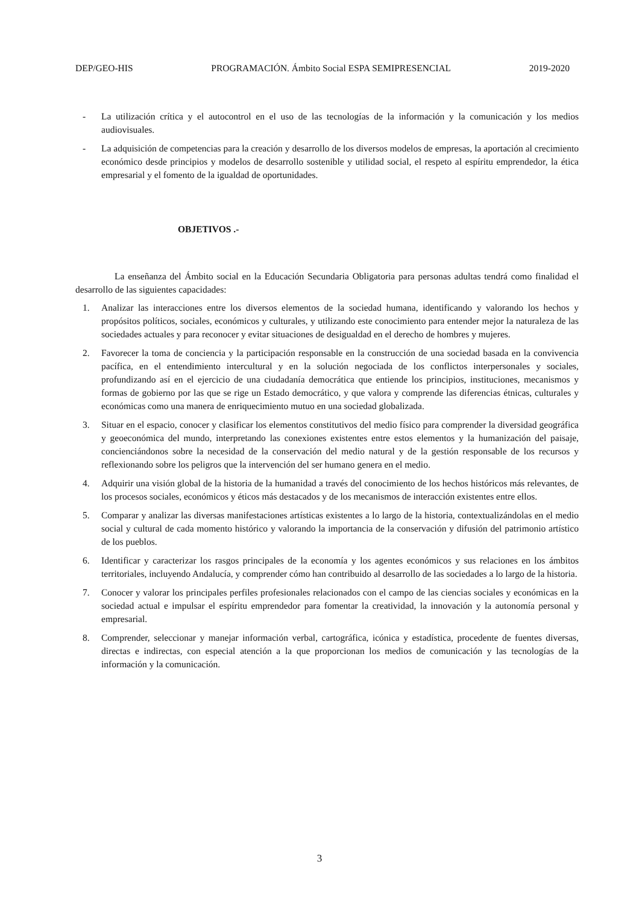DEP/GEO-HIS PROGRAMACIÓN. Ámbito Social ESPA SEMIPRESENCIAL 2019-2020
- La utilización crítica y el autocontrol en el uso de las tecnologías de la información y la comunicación y los medios audiovisuales.
- La adquisición de competencias para la creación y desarrollo de los diversos modelos de empresas, la aportación al crecimiento económico desde principios y modelos de desarrollo sostenible y utilidad social, el respeto al espíritu emprendedor, la ética empresarial y el fomento de la igualdad de oportunidades.
OBJETIVOS .-
La enseñanza del Ámbito social en la Educación Secundaria Obligatoria para personas adultas tendrá como finalidad el desarrollo de las siguientes capacidades:
1. Analizar las interacciones entre los diversos elementos de la sociedad humana, identificando y valorando los hechos y propósitos políticos, sociales, económicos y culturales, y utilizando este conocimiento para entender mejor la naturaleza de las sociedades actuales y para reconocer y evitar situaciones de desigualdad en el derecho de hombres y mujeres.
2. Favorecer la toma de conciencia y la participación responsable en la construcción de una sociedad basada en la convivencia pacífica, en el entendimiento intercultural y en la solución negociada de los conflictos interpersonales y sociales, profundizando así en el ejercicio de una ciudadanía democrática que entiende los principios, instituciones, mecanismos y formas de gobierno por las que se rige un Estado democrático, y que valora y comprende las diferencias étnicas, culturales y económicas como una manera de enriquecimiento mutuo en una sociedad globalizada.
3. Situar en el espacio, conocer y clasificar los elementos constitutivos del medio físico para comprender la diversidad geográfica y geoeconómica del mundo, interpretando las conexiones existentes entre estos elementos y la humanización del paisaje, concienciándonos sobre la necesidad de la conservación del medio natural y de la gestión responsable de los recursos y reflexionando sobre los peligros que la intervención del ser humano genera en el medio.
4. Adquirir una visión global de la historia de la humanidad a través del conocimiento de los hechos históricos más relevantes, de los procesos sociales, económicos y éticos más destacados y de los mecanismos de interacción existentes entre ellos.
5. Comparar y analizar las diversas manifestaciones artísticas existentes a lo largo de la historia, contextualizándolas en el medio social y cultural de cada momento histórico y valorando la importancia de la conservación y difusión del patrimonio artístico de los pueblos.
6. Identificar y caracterizar los rasgos principales de la economía y los agentes económicos y sus relaciones en los ámbitos territoriales, incluyendo Andalucía, y comprender cómo han contribuido al desarrollo de las sociedades a lo largo de la historia.
7. Conocer y valorar los principales perfiles profesionales relacionados con el campo de las ciencias sociales y económicas en la sociedad actual e impulsar el espíritu emprendedor para fomentar la creatividad, la innovación y la autonomía personal y empresarial.
8. Comprender, seleccionar y manejar información verbal, cartográfica, icónica y estadística, procedente de fuentes diversas, directas e indirectas, con especial atención a la que proporcionan los medios de comunicación y las tecnologías de la información y la comunicación.
3